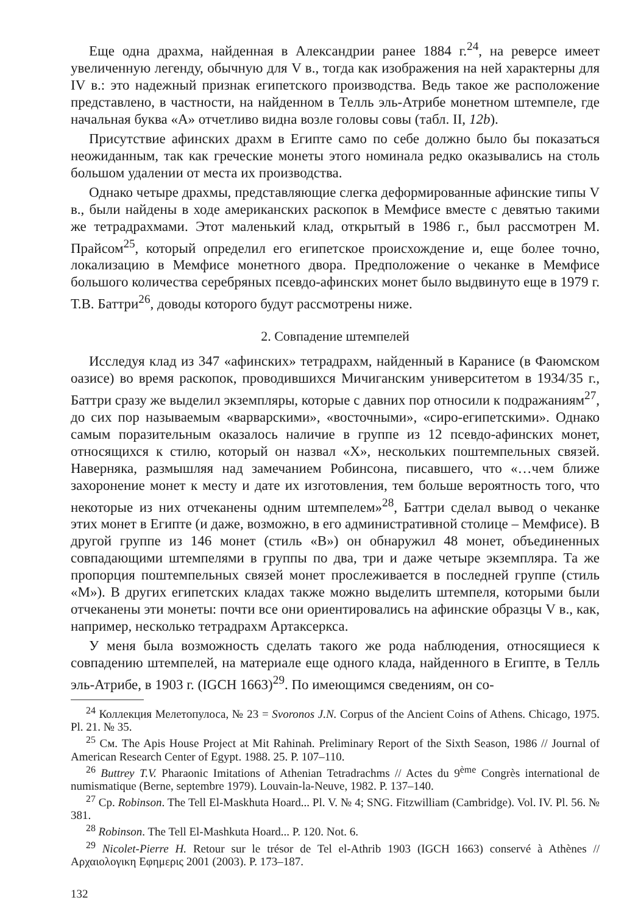Еще одна драхма, найденная в Александрии ранее 1884 г.<sup>24</sup>, на реверсе имеет увеличенную легенду, обычную для V в., тогда как изображения на ней характерны для IV в.: это надежный признак египетского производства. Ведь такое же расположение представлено, в частности, на найденном в Телль эль-Атрибе монетном штемпеле, где начальная буква «А» отчетливо видна возле головы совы (табл. II, 12b).
Присутствие афинских драхм в Египте само по себе должно было бы показаться неожиданным, так как греческие монеты этого номинала редко оказывались на столь большом удалении от места их производства.
Однако четыре драхмы, представляющие слегка деформированные афинские типы V в., были найдены в ходе американских раскопок в Мемфисе вместе с девятью такими же тетрадрахмами. Этот маленький клад, открытый в 1986 г., был рассмотрен М. Прайсом<sup>25</sup>, который определил его египетское происхождение и, еще более точно, локализацию в Мемфисе монетного двора. Предположение о чеканке в Мемфисе большого количества серебряных псевдо-афинских монет было выдвинуто еще в 1979 г. Т.В. Баттри<sup>26</sup>, доводы которого будут рассмотрены ниже.
2. Совпадение штемпелей
Исследуя клад из 347 «афинских» тетрадрахм, найденный в Каранисе (в Фаюмском оазисе) во время раскопок, проводившихся Мичиганским университетом в 1934/35 г., Баттри сразу же выделил экземпляры, которые с давних пор относили к подражаниям<sup>27</sup>, до сих пор называемым «варварскими», «восточными», «сиро-египетскими». Однако самым поразительным оказалось наличие в группе из 12 псевдо-афинских монет, относящихся к стилю, который он назвал «X», нескольких поштемпельных связей. Наверняка, размышляя над замечанием Робинсона, писавшего, что «…чем ближе захоронение монет к месту и дате их изготовления, тем больше вероятность того, что некоторые из них отчеканены одним штемпелем»<sup>28</sup>, Баттри сделал вывод о чеканке этих монет в Египте (и даже, возможно, в его административной столице – Мемфисе). В другой группе из 146 монет (стиль «B») он обнаружил 48 монет, объединенных совпадающими штемпелями в группы по два, три и даже четыре экземпляра. Та же пропорция поштемпельных связей монет прослеживается в последней группе (стиль «M»). В других египетских кладах также можно выделить штемпеля, которыми были отчеканены эти монеты: почти все они ориентировались на афинские образцы V в., как, например, несколько тетрадрахм Артаксеркса.
У меня была возможность сделать такого же рода наблюдения, относящиеся к совпадению штемпелей, на материале еще одного клада, найденного в Египте, в Телль эль-Атрибе, в 1903 г. (IGCH 1663)<sup>29</sup>. По имеющимся сведениям, он со-
<sup>24</sup> Коллекция Мелетопулоса, № 23 = Svoronos J.N. Corpus of the Ancient Coins of Athens. Chicago, 1975. Pl. 21. № 35.
<sup>25</sup> См. The Apis House Project at Mit Rahinah. Preliminary Report of the Sixth Season, 1986 // Journal of American Research Center of Egypt. 1988. 25. P. 107–110.
<sup>26</sup> Buttrey T.V. Pharaonic Imitations of Athenian Tetradrachms // Actes du 9<sup>ème</sup> Congrès international de numismatique (Berne, septembre 1979). Louvain-la-Neuve, 1982. P. 137–140.
<sup>27</sup> Ср. Robinson. The Tell El-Maskhuta Hoard... Pl. V. № 4; SNG. Fitzwilliam (Cambridge). Vol. IV. Pl. 56. № 381.
<sup>28</sup> Robinson. The Tell El-Mashkuta Hoard... P. 120. Not. 6.
<sup>29</sup> Nicolet-Pierre H. Retour sur le trésor de Tel el-Athrib 1903 (IGCH 1663) conservé à Athènes // Αρχαιολογικη Εφημερις 2001 (2003). P. 173–187.
132